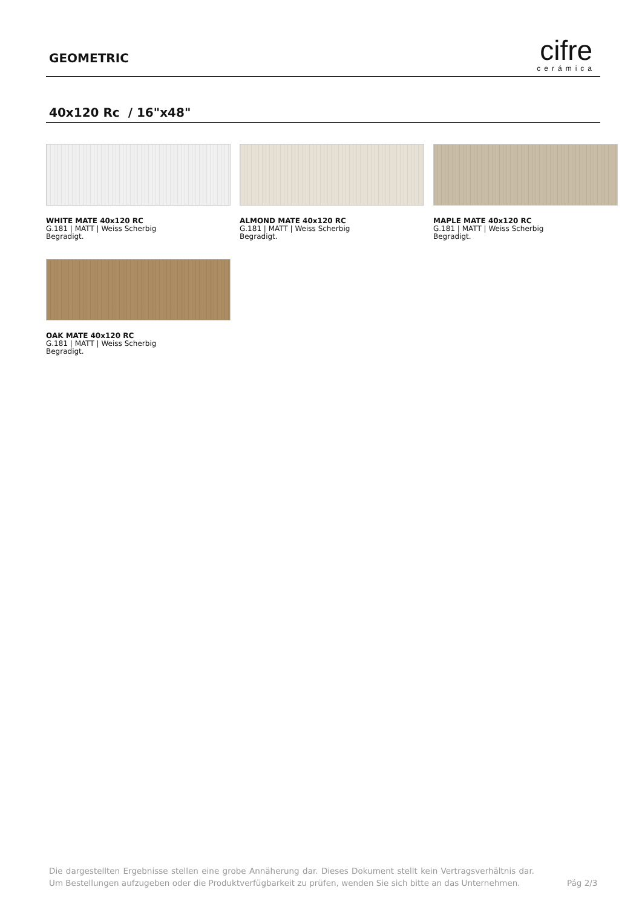GEOMETRIC
cifre
cerámica
40x120 Rc / 16"x48"
WHITE MATE 40x120 RC
G.181 | MATT | Weiss Scherbig
Begradigt.
ALMOND MATE 40x120 RC
G.181 | MATT | Weiss Scherbig
Begradigt.
MAPLE MATE 40x120 RC
G.181 | MATT | Weiss Scherbig
Begradigt.
OAK MATE 40x120 RC
G.181 | MATT | Weiss Scherbig
Begradigt.
Die dargestellten Ergebnisse stellen eine grobe Annäherung dar. Dieses Dokument stellt kein Vertragsverhältnis dar. Um Bestellungen aufzugeben oder die Produktverfügbarkeit zu prüfen, wenden Sie sich bitte an das Unternehmen.
Pág 2/3